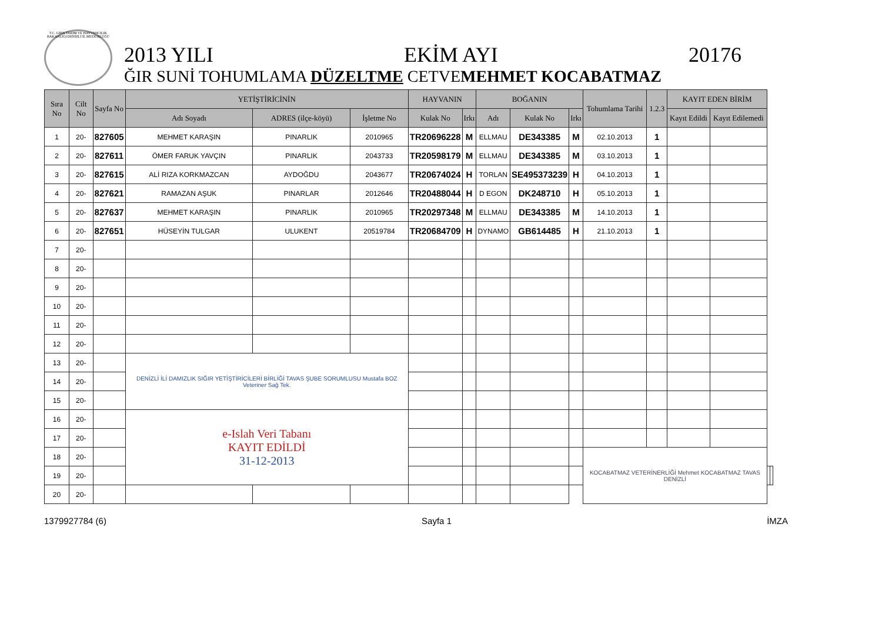T.C. GIDA TARIM VE HAYVANCILIK BAKANLIĞI DENİZLİ İL MÜDÜRLÜĞÜ
2013 YILI EKİM AYI 20176
ĞIR SUNİ TOHUMLAMA DÜZELTME CETVEMEHMET KOCABATMAZ
| Sıra No | Cilt No | Sayfa No | YETİŞTİRİCİNİN | | | HAYVANIN | | BOĞANIN | | | Tohumlama Tarihi | 1.2.3 | KAYIT EDEN BİRİM | | | |
| --- | --- | --- | --- | --- | --- | --- | --- | --- | --- | --- | --- | --- | --- | --- | --- | --- |
| | | | Adı Soyadı | ADRES (ilçe-köyü) | İşletme No | Kulak No | Irkı | Adı | Kulak No | Irkı | | | Kayıt Edildi | Kayıt Edilemedi | | |
| 1 | 20- | 827605 | MEHMET KARAŞIN | PINARLIK | 2010965 | TR20696228 | M | ELLMAU | DE343385 | M | 02.10.2013 | 1 | | | | |
| 2 | 20- | 827611 | ÖMER FARUK YAVÇIN | PINARLIK | 2043733 | TR20598179 | M | ELLMAU | DE343385 | M | 03.10.2013 | 1 | | | | |
| 3 | 20- | 827615 | ALİ RIZA KORKMAZCAN | AYDOĞDU | 2043677 | TR20674024 | H | TORLAN | SE495373239 | H | 04.10.2013 | 1 | | | | |
| 4 | 20- | 827621 | RAMAZAN AŞUK | PINARLAR | 2012646 | TR20488044 | H | D EGON | DK248710 | H | 05.10.2013 | 1 | | | | |
| 5 | 20- | 827637 | MEHMET KARAŞIN | PINARLIK | 2010965 | TR20297348 | M | ELLMAU | DE343385 | M | 14.10.2013 | 1 | | | | |
| 6 | 20- | 827651 | HÜSEYİN TULGAR | ULUKENT | 20519784 | TR20684709 | H | DYNAMO | GB614485 | H | 21.10.2013 | 1 | | | | |
| 7 | 20- | | | | | | | | | | | | | | | |
| 8 | 20- | | | | | | | | | | | | | | | |
| 9 | 20- | | | | | | | | | | | | | | | |
| 10 | 20- | | | | | | | | | | | | | | | |
| 11 | 20- | | | | | | | | | | | | | | | |
| 12 | 20- | | | | | | | | | | | | | | | |
| 13 | 20- | | DENİZLİ İLİ DAMIZLIK SIĞIR YETİŞTİRİCİLERİ BİRLİĞİ TAVAS ŞUBE SORUMLUSU Mustafa BOZ Veteriner Sağ Tek. | | | | | | | | | | | | | |
| 14 | 20- | | | | | | | | | | | | | | | |
| 15 | 20- | | | | | | | | | | | | | | | |
| 16 | 20- | | e-Islah Veri Tabanı KAYIT EDİLDİ 31-12-2013 | | | | | | | | | | | | | |
| 17 | 20- | | | | | | | | | | | | | | | |
| 18 | 20- | | | | | | | | | | KOCABATMAZ VETERİNERLİĞİ Mehmet KOCABATMAZ TAVAS DENİZLİ | | | | | |
| 19 | 20- | | | | | | | | | | | | | | | |
| 20 | 20- | | | | | | | | | | | | | | | |
1379927784 (6) Sayfa 1 İMZA